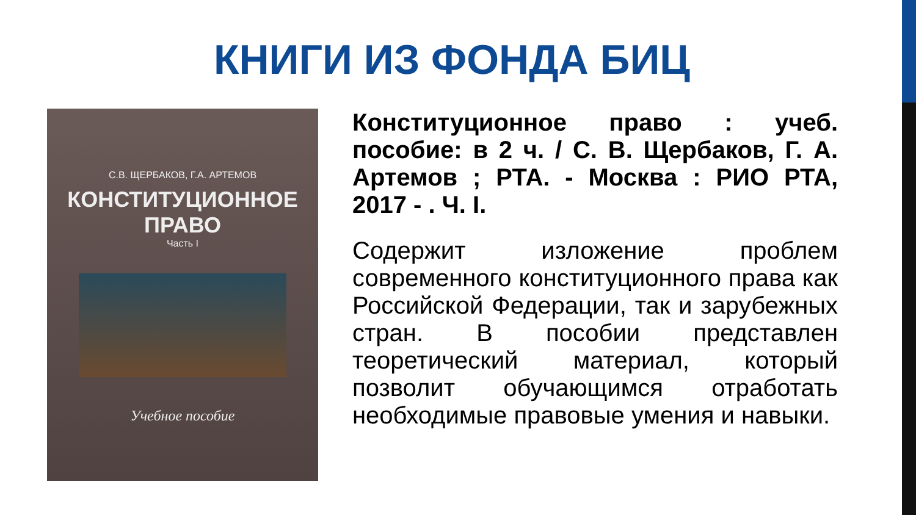КНИГИ ИЗ ФОНДА БИЦ
С.В. ЩЕРБАКОВ, Г.А. АРТЕМОВ
КОНСТИТУЦИОННОЕ
ПРАВО
Часть I
Учебное пособие
Конституционное право : учеб. пособие: в 2 ч. / С. В. Щербаков, Г. А. Артемов ; РТА. - Москва : РИО РТА, 2017 - . Ч. I.
Содержит изложение проблем современного конституционного права как Российской Федерации, так и зарубежных стран. В пособии представлен теоретический материал, который позволит обучающимся отработать необходимые правовые умения и навыки.